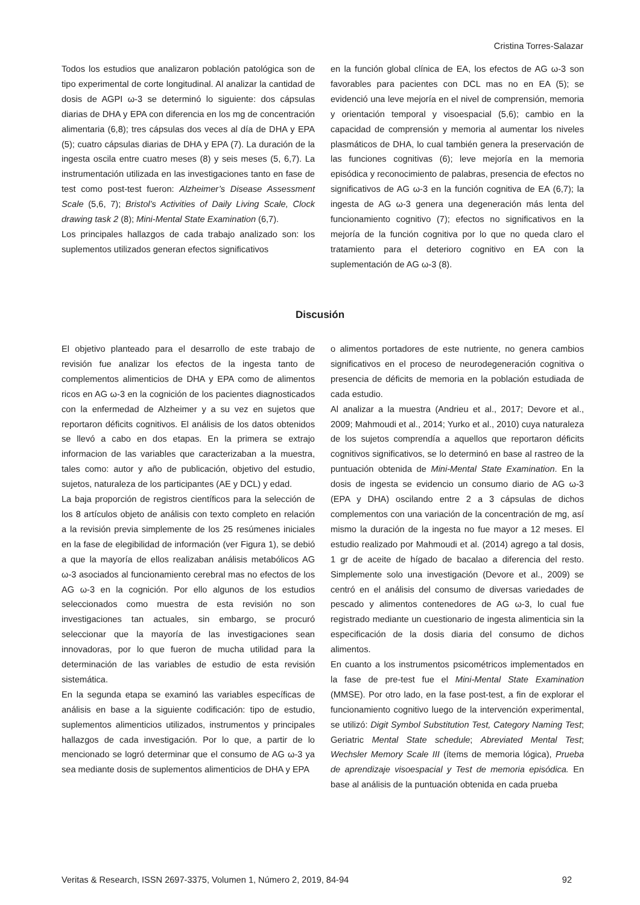Cristina Torres-Salazar
Todos los estudios que analizaron población patológica son de tipo experimental de corte longitudinal. Al analizar la cantidad de dosis de AGPI ω-3 se determinó lo siguiente: dos cápsulas diarias de DHA y EPA con diferencia en los mg de concentración alimentaria (6,8); tres cápsulas dos veces al día de DHA y EPA (5); cuatro cápsulas diarias de DHA y EPA (7). La duración de la ingesta oscila entre cuatro meses (8) y seis meses (5, 6,7). La instrumentación utilizada en las investigaciones tanto en fase de test como post-test fueron: Alzheimer’s Disease Assessment Scale (5,6, 7); Bristol’s Activities of Daily Living Scale, Clock drawing task 2 (8); Mini-Mental State Examination (6,7).
Los principales hallazgos de cada trabajo analizado son: los suplementos utilizados generan efectos significativos
en la función global clínica de EA, los efectos de AG ω-3 son favorables para pacientes con DCL mas no en EA (5); se evidenció una leve mejoría en el nivel de comprensión, memoria y orientación temporal y visoespacial (5,6); cambio en la capacidad de comprensión y memoria al aumentar los niveles plasmáticos de DHA, lo cual también genera la preservación de las funciones cognitivas (6); leve mejoría en la memoria episódica y reconocimiento de palabras, presencia de efectos no significativos de AG ω-3 en la función cognitiva de EA (6,7); la ingesta de AG ω-3 genera una degeneración más lenta del funcionamiento cognitivo (7); efectos no significativos en la mejoría de la función cognitiva por lo que no queda claro el tratamiento para el deterioro cognitivo en EA con la suplementación de AG ω-3 (8).
Discusión
El objetivo planteado para el desarrollo de este trabajo de revisión fue analizar los efectos de la ingesta tanto de complementos alimenticios de DHA y EPA como de alimentos ricos en AG ω-3 en la cognición de los pacientes diagnosticados con la enfermedad de Alzheimer y a su vez en sujetos que reportaron déficits cognitivos. El análisis de los datos obtenidos se llevó a cabo en dos etapas. En la primera se extrajo informacion de las variables que caracterizaban a la muestra, tales como: autor y año de publicación, objetivo del estudio, sujetos, naturaleza de los participantes (AE y DCL) y edad.
La baja proporción de registros científicos para la selección de los 8 artículos objeto de análisis con texto completo en relación a la revisión previa simplemente de los 25 resúmenes iniciales en la fase de elegibilidad de información (ver Figura 1), se debió a que la mayoría de ellos realizaban análisis metabólicos AG ω-3 asociados al funcionamiento cerebral mas no efectos de los AG ω-3 en la cognición. Por ello algunos de los estudios seleccionados como muestra de esta revisión no son investigaciones tan actuales, sin embargo, se procuró seleccionar que la mayoría de las investigaciones sean innovadoras, por lo que fueron de mucha utilidad para la determinación de las variables de estudio de esta revisión sistemática.
En la segunda etapa se examinó las variables específicas de análisis en base a la siguiente codificación: tipo de estudio, suplementos alimenticios utilizados, instrumentos y principales hallazgos de cada investigación. Por lo que, a partir de lo mencionado se logró determinar que el consumo de AG ω-3 ya sea mediante dosis de suplementos alimenticios de DHA y EPA
o alimentos portadores de este nutriente, no genera cambios significativos en el proceso de neurodegeneración cognitiva o presencia de déficits de memoria en la población estudiada de cada estudio.
Al analizar a la muestra (Andrieu et al., 2017; Devore et al., 2009; Mahmoudi et al., 2014; Yurko et al., 2010) cuya naturaleza de los sujetos comprendía a aquellos que reportaron déficits cognitivos significativos, se lo determinó en base al rastreo de la puntuación obtenida de Mini-Mental State Examination. En la dosis de ingesta se evidencio un consumo diario de AG ω-3 (EPA y DHA) oscilando entre 2 a 3 cápsulas de dichos complementos con una variación de la concentración de mg, así mismo la duración de la ingesta no fue mayor a 12 meses. El estudio realizado por Mahmoudi et al. (2014) agrego a tal dosis, 1 gr de aceite de hígado de bacalao a diferencia del resto. Simplemente solo una investigación (Devore et al., 2009) se centró en el análisis del consumo de diversas variedades de pescado y alimentos contenedores de AG ω-3, lo cual fue registrado mediante un cuestionario de ingesta alimenticia sin la especificación de la dosis diaria del consumo de dichos alimentos.
En cuanto a los instrumentos psicométricos implementados en la fase de pre-test fue el Mini-Mental State Examination (MMSE). Por otro lado, en la fase post-test, a fin de explorar el funcionamiento cognitivo luego de la intervención experimental, se utilizó: Digit Symbol Substitution Test, Category Naming Test; Geriatric Mental State schedule; Abreviated Mental Test; Wechsler Memory Scale III (ítems de memoria lógica), Prueba de aprendizaje visoespacial y Test de memoria episódica. En base al análisis de la puntuación obtenida en cada prueba
Veritas & Research, ISSN 2697-3375, Volumen 1, Número 2, 2019, 84-94 92